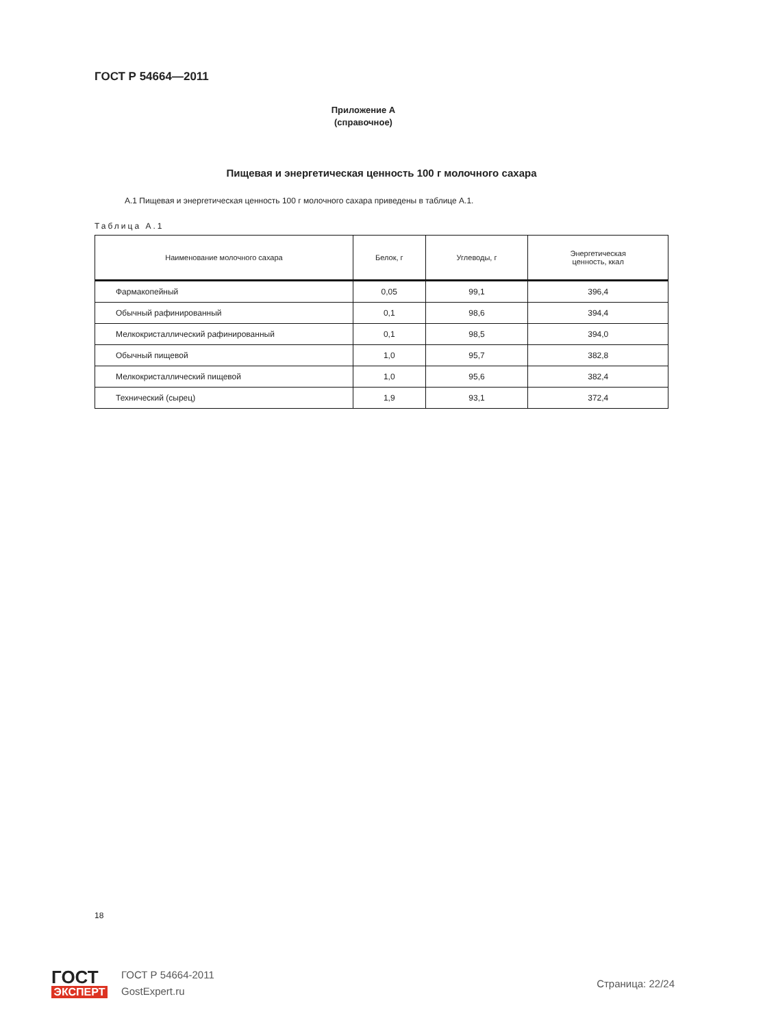ГОСТ Р 54664—2011
Приложение А
(справочное)
Пищевая и энергетическая ценность 100 г молочного сахара
А.1 Пищевая и энергетическая ценность 100 г молочного сахара приведены в таблице А.1.
Таблица А.1
| Наименование молочного сахара | Белок, г | Углеводы, г | Энергетическая ценность, ккал |
| --- | --- | --- | --- |
| Фармакопейный | 0,05 | 99,1 | 396,4 |
| Обычный рафинированный | 0,1 | 98,6 | 394,4 |
| Мелкокристаллический рафинированный | 0,1 | 98,5 | 394,0 |
| Обычный пищевой | 1,0 | 95,7 | 382,8 |
| Мелкокристаллический пищевой | 1,0 | 95,6 | 382,4 |
| Технический (сырец) | 1,9 | 93,1 | 372,4 |
18
ГОСТ
ЭКСПЕРТ
ГОСТ Р 54664-2011
GostExpert.ru
Страница: 22/24